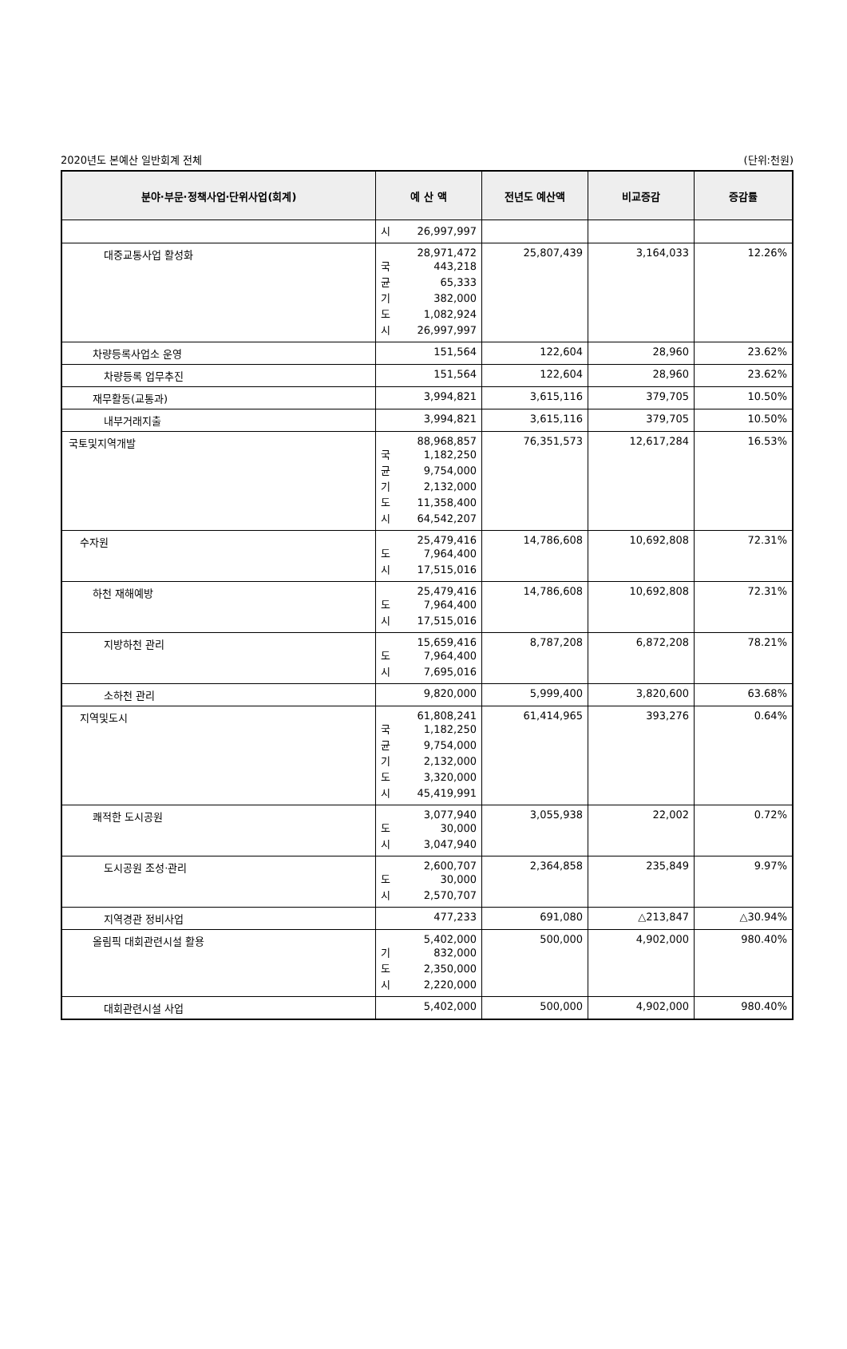2020년도 본예산 일반회계 전체 (단위:천원)
| 분야·부문·정책사업·단위사업(회계) | 예 산 액 | 전년도 예산액 | 비교증감 | 증감률 |
| --- | --- | --- | --- | --- |
| | 시 26,997,997 | | | |
| 대중교통사업 활성화 | 28,971,472 국 443,218 균 65,333 기 382,000 도 1,082,924 시 26,997,997 | 25,807,439 | 3,164,033 | 12.26% |
| 차량등록사업소 운영 | 151,564 | 122,604 | 28,960 | 23.62% |
| 차량등록 업무추진 | 151,564 | 122,604 | 28,960 | 23.62% |
| 재무활동(교통과) | 3,994,821 | 3,615,116 | 379,705 | 10.50% |
| 내부거래지출 | 3,994,821 | 3,615,116 | 379,705 | 10.50% |
| 국토및지역개발 | 88,968,857 국 1,182,250 균 9,754,000 기 2,132,000 도 11,358,400 시 64,542,207 | 76,351,573 | 12,617,284 | 16.53% |
| 수자원 | 25,479,416 도 7,964,400 시 17,515,016 | 14,786,608 | 10,692,808 | 72.31% |
| 하천 재해예방 | 25,479,416 도 7,964,400 시 17,515,016 | 14,786,608 | 10,692,808 | 72.31% |
| 지방하천 관리 | 15,659,416 도 7,964,400 시 7,695,016 | 8,787,208 | 6,872,208 | 78.21% |
| 소하천 관리 | 9,820,000 | 5,999,400 | 3,820,600 | 63.68% |
| 지역및도시 | 61,808,241 국 1,182,250 균 9,754,000 기 2,132,000 도 3,320,000 시 45,419,991 | 61,414,965 | 393,276 | 0.64% |
| 쾌적한 도시공원 | 3,077,940 도 30,000 시 3,047,940 | 3,055,938 | 22,002 | 0.72% |
| 도시공원 조성·관리 | 2,600,707 도 30,000 시 2,570,707 | 2,364,858 | 235,849 | 9.97% |
| 지역경관 정비사업 | 477,233 | 691,080 | △213,847 | △30.94% |
| 올림픽 대회관련시설 활용 | 5,402,000 기 832,000 도 2,350,000 시 2,220,000 | 500,000 | 4,902,000 | 980.40% |
| 대회관련시설 사업 | 5,402,000 | 500,000 | 4,902,000 | 980.40% |